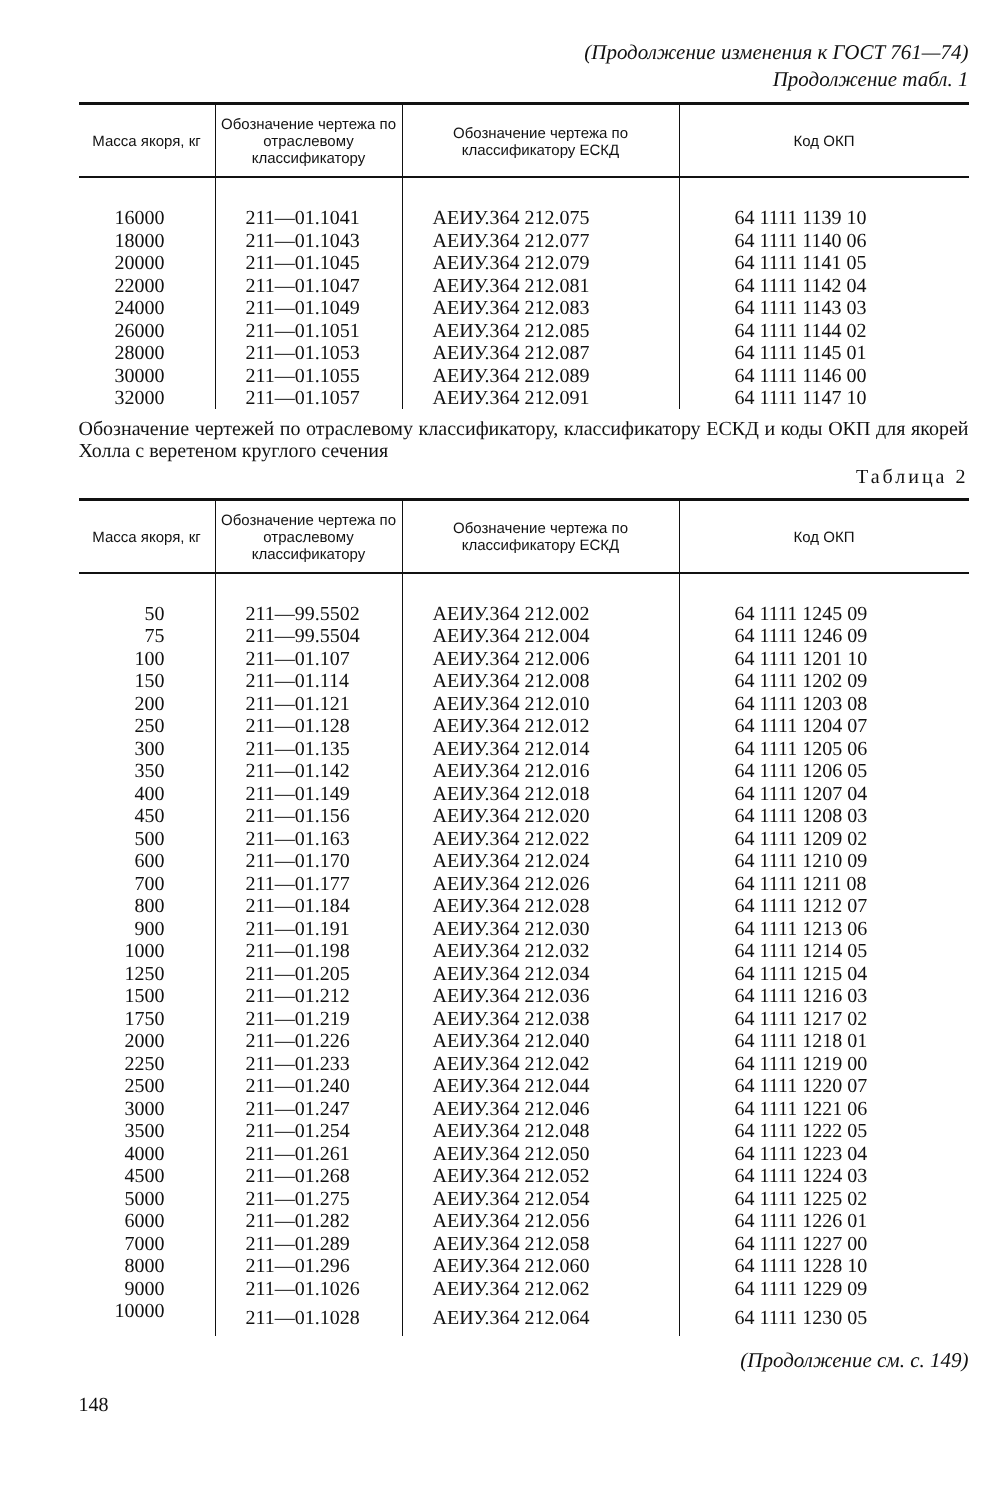(Продолжение изменения к ГОСТ 761—74)
Продолжение табл. 1
| Масса якоря, кг | Обозначение чертежа по отраслевому классификатору | Обозначение чертежа по классификатору ЕСКД | Код ОКП |
| --- | --- | --- | --- |
| 16000 | 211—01.1041 | АЕИУ.364 212.075 | 64 1111 1139 10 |
| 18000 | 211—01.1043 | АЕИУ.364 212.077 | 64 1111 1140 06 |
| 20000 | 211—01.1045 | АЕИУ.364 212.079 | 64 1111 1141 05 |
| 22000 | 211—01.1047 | АЕИУ.364 212.081 | 64 1111 1142 04 |
| 24000 | 211—01.1049 | АЕИУ.364 212.083 | 64 1111 1143 03 |
| 26000 | 211—01.1051 | АЕИУ.364 212.085 | 64 1111 1144 02 |
| 28000 | 211—01.1053 | АЕИУ.364 212.087 | 64 1111 1145 01 |
| 30000 | 211—01.1055 | АЕИУ.364 212.089 | 64 1111 1146 00 |
| 32000 | 211—01.1057 | АЕИУ.364 212.091 | 64 1111 1147 10 |
Обозначение чертежей по отраслевому классификатору, классификатору ЕСКД и коды ОКП для якорей Холла с веретеном круглого сечения
Таблица 2
| Масса якоря, кг | Обозначение чертежа по отраслевому классификатору | Обозначение чертежа по классификатору ЕСКД | Код ОКП |
| --- | --- | --- | --- |
| 50 | 211—99.5502 | АЕИУ.364 212.002 | 64 1111 1245 09 |
| 75 | 211—99.5504 | АЕИУ.364 212.004 | 64 1111 1246 09 |
| 100 | 211—01.107 | АЕИУ.364 212.006 | 64 1111 1201 10 |
| 150 | 211—01.114 | АЕИУ.364 212.008 | 64 1111 1202 09 |
| 200 | 211—01.121 | АЕИУ.364 212.010 | 64 1111 1203 08 |
| 250 | 211—01.128 | АЕИУ.364 212.012 | 64 1111 1204 07 |
| 300 | 211—01.135 | АЕИУ.364 212.014 | 64 1111 1205 06 |
| 350 | 211—01.142 | АЕИУ.364 212.016 | 64 1111 1206 05 |
| 400 | 211—01.149 | АЕИУ.364 212.018 | 64 1111 1207 04 |
| 450 | 211—01.156 | АЕИУ.364 212.020 | 64 1111 1208 03 |
| 500 | 211—01.163 | АЕИУ.364 212.022 | 64 1111 1209 02 |
| 600 | 211—01.170 | АЕИУ.364 212.024 | 64 1111 1210 09 |
| 700 | 211—01.177 | АЕИУ.364 212.026 | 64 1111 1211 08 |
| 800 | 211—01.184 | АЕИУ.364 212.028 | 64 1111 1212 07 |
| 900 | 211—01.191 | АЕИУ.364 212.030 | 64 1111 1213 06 |
| 1000 | 211—01.198 | АЕИУ.364 212.032 | 64 1111 1214 05 |
| 1250 | 211—01.205 | АЕИУ.364 212.034 | 64 1111 1215 04 |
| 1500 | 211—01.212 | АЕИУ.364 212.036 | 64 1111 1216 03 |
| 1750 | 211—01.219 | АЕИУ.364 212.038 | 64 1111 1217 02 |
| 2000 | 211—01.226 | АЕИУ.364 212.040 | 64 1111 1218 01 |
| 2250 | 211—01.233 | АЕИУ.364 212.042 | 64 1111 1219 00 |
| 2500 | 211—01.240 | АЕИУ.364 212.044 | 64 1111 1220 07 |
| 3000 | 211—01.247 | АЕИУ.364 212.046 | 64 1111 1221 06 |
| 3500 | 211—01.254 | АЕИУ.364 212.048 | 64 1111 1222 05 |
| 4000 | 211—01.261 | АЕИУ.364 212.050 | 64 1111 1223 04 |
| 4500 | 211—01.268 | АЕИУ.364 212.052 | 64 1111 1224 03 |
| 5000 | 211—01.275 | АЕИУ.364 212.054 | 64 1111 1225 02 |
| 6000 | 211—01.282 | АЕИУ.364 212.056 | 64 1111 1226 01 |
| 7000 | 211—01.289 | АЕИУ.364 212.058 | 64 1111 1227 00 |
| 8000 | 211—01.296 | АЕИУ.364 212.060 | 64 1111 1228 10 |
| 9000 | 211—01.1026 | АЕИУ.364 212.062 | 64 1111 1229 09 |
| 10000 | 211—01.1028 | АЕИУ.364 212.064 | 64 1111 1230 05 |
(Продолжение см. с. 149)
148